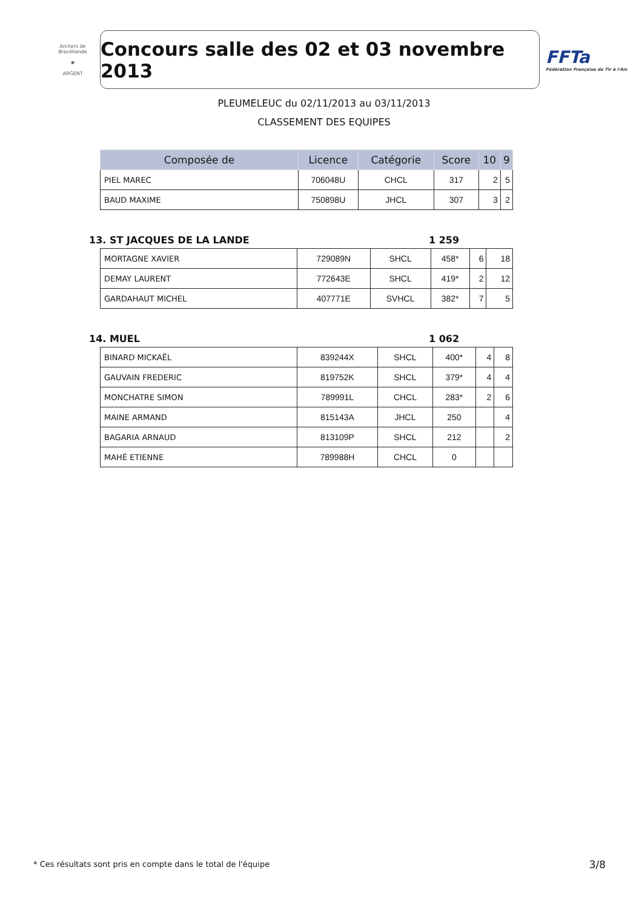Archers de Brocéliande
♚
ARGENT
Concours salle des 02 et 03 novembre 2013
FFTa
Fédération Française de Tir à l'Arc
PLEUMELEUC du 02/11/2013 au 03/11/2013
CLASSEMENT DES EQUIPES
| Composée de | Licence | Catégorie | Score | 10 | 9 |
| --- | --- | --- | --- | --- | --- |
| PIEL MAREC | 706048U | CHCL | 317 | 2 | 5 |
| BAUD MAXIME | 750898U | JHCL | 307 | 3 | 2 |
13. ST JACQUES DE LA LANDE 1 259
| MORTAGNE XAVIER | 729089N | SHCL | 458* | 6 | 18 |
| DEMAY LAURENT | 772643E | SHCL | 419* | 2 | 12 |
| GARDAHAUT MICHEL | 407771E | SVHCL | 382* | 7 | 5 |
14. MUEL 1 062
| BINARD MICKAËL | 839244X | SHCL | 400* | 4 | 8 |
| GAUVAIN FREDERIC | 819752K | SHCL | 379* | 4 | 4 |
| MONCHATRE SIMON | 789991L | CHCL | 283* | 2 | 6 |
| MAINE ARMAND | 815143A | JHCL | 250 | | 4 |
| BAGARIA ARNAUD | 813109P | SHCL | 212 | | 2 |
| MAHÉ ETIENNE | 789988H | CHCL | 0 | | |
* Ces résultats sont pris en compte dans le total de l'équipe
3/8